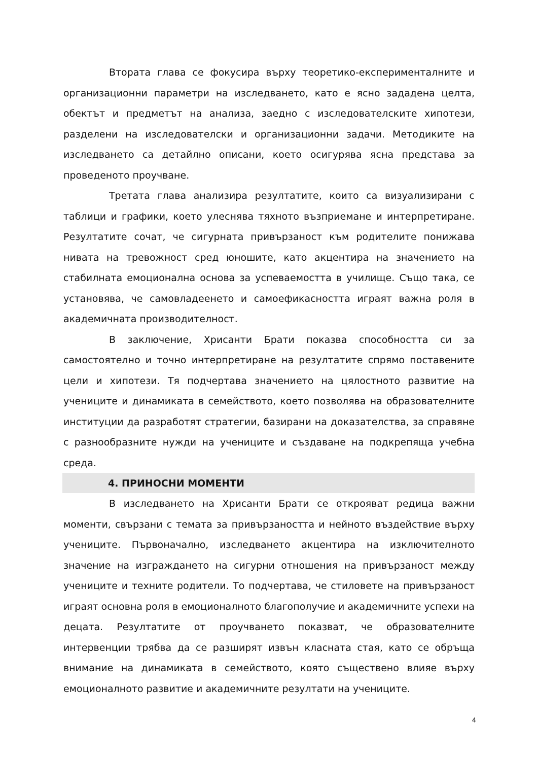Втората глава се фокусира върху теоретико-експерименталните и организационни параметри на изследването, като е ясно зададена целта, обектът и предметът на анализа, заедно с изследователските хипотези, разделени на изследователски и организационни задачи. Методиките на изследването са детайлно описани, което осигурява ясна представа за проведеното проучване.
Третата глава анализира резултатите, които са визуализирани с таблици и графики, което улеснява тяхното възприемане и интерпретиране. Резултатите сочат, че сигурната привързаност към родителите понижава нивата на тревожност сред юношите, като акцентира на значението на стабилната емоционална основа за успеваемостта в училище. Също така, се установява, че самовладеенето и самоефикасността играят важна роля в академичната производителност.
В заключение, Хрисанти Брати показва способността си за самостоятелно и точно интерпретиране на резултатите спрямо поставените цели и хипотези. Тя подчертава значението на цялостното развитие на учениците и динамиката в семейството, което позволява на образователните институции да разработят стратегии, базирани на доказателства, за справяне с разнообразните нужди на учениците и създаване на подкрепяща учебна среда.
4. ПРИНОСНИ МОМЕНТИ
В изследването на Хрисанти Брати се открояват редица важни моменти, свързани с темата за привързаността и нейното въздействие върху учениците. Първоначално, изследването акцентира на изключителното значение на изграждането на сигурни отношения на привързаност между учениците и техните родители. То подчертава, че стиловете на привързаност играят основна роля в емоционалното благополучие и академичните успехи на децата. Резултатите от проучването показват, че образователните интервенции трябва да се разширят извън класната стая, като се обръща внимание на динамиката в семейството, която съществено влияе върху емоционалното развитие и академичните резултати на учениците.
4